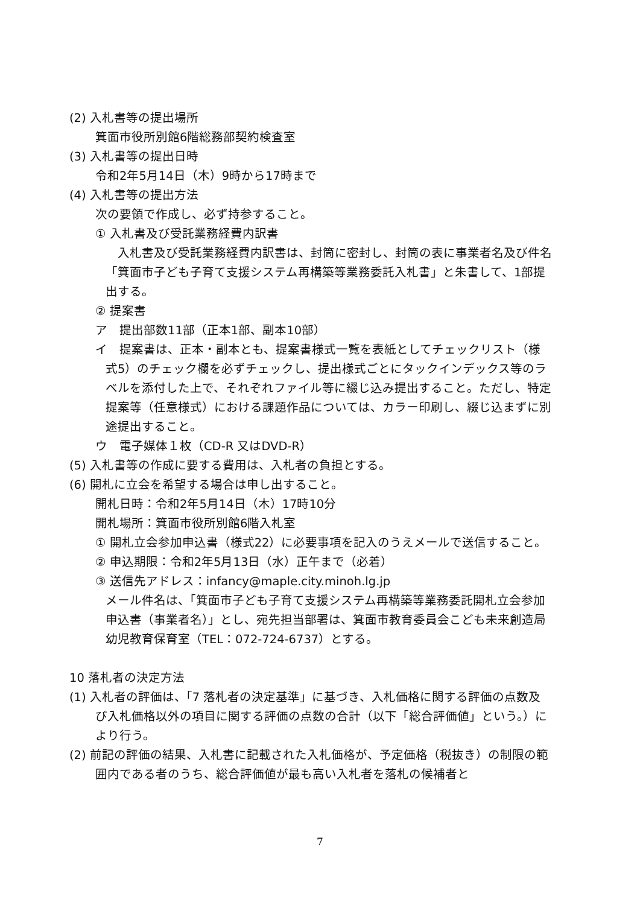(2) 入札書等の提出場所
箕面市役所別館6階総務部契約検査室
(3) 入札書等の提出日時
令和2年5月14日（木）9時から17時まで
(4) 入札書等の提出方法
次の要領で作成し、必ず持参すること。
① 入札書及び受託業務経費内訳書
入札書及び受託業務経費内訳書は、封筒に密封し、封筒の表に事業者名及び件名「箕面市子ども子育て支援システム再構築等業務委託入札書」と朱書して、1部提出する。
② 提案書
ア　提出部数11部（正本1部、副本10部）
イ　提案書は、正本・副本とも、提案書様式一覧を表紙としてチェックリスト（様式5）のチェック欄を必ずチェックし、提出様式ごとにタックインデックス等のラベルを添付した上で、それぞれファイル等に綴じ込み提出すること。ただし、特定提案等（任意様式）における課題作品については、カラー印刷し、綴じ込まずに別途提出すること。
ウ　電子媒体１枚（CD-R 又はDVD-R）
(5) 入札書等の作成に要する費用は、入札者の負担とする。
(6) 開札に立会を希望する場合は申し出すること。
開札日時：令和2年5月14日（木）17時10分
開札場所：箕面市役所別館6階入札室
① 開札立会参加申込書（様式22）に必要事項を記入のうえメールで送信すること。
② 申込期限：令和2年5月13日（水）正午まで（必着）
③ 送信先アドレス：infancy@maple.city.minoh.lg.jp
メール件名は、「箕面市子ども子育て支援システム再構築等業務委託開札立会参加申込書（事業者名）」とし、宛先担当部署は、箕面市教育委員会こども未来創造局幼児教育保育室（TEL：072-724-6737）とする。
10 落札者の決定方法
(1) 入札者の評価は、「7 落札者の決定基準」に基づき、入札価格に関する評価の点数及び入札価格以外の項目に関する評価の点数の合計（以下「総合評価値」という。）により行う。
(2) 前記の評価の結果、入札書に記載された入札価格が、予定価格（税抜き）の制限の範囲内である者のうち、総合評価値が最も高い入札者を落札の候補者と
7